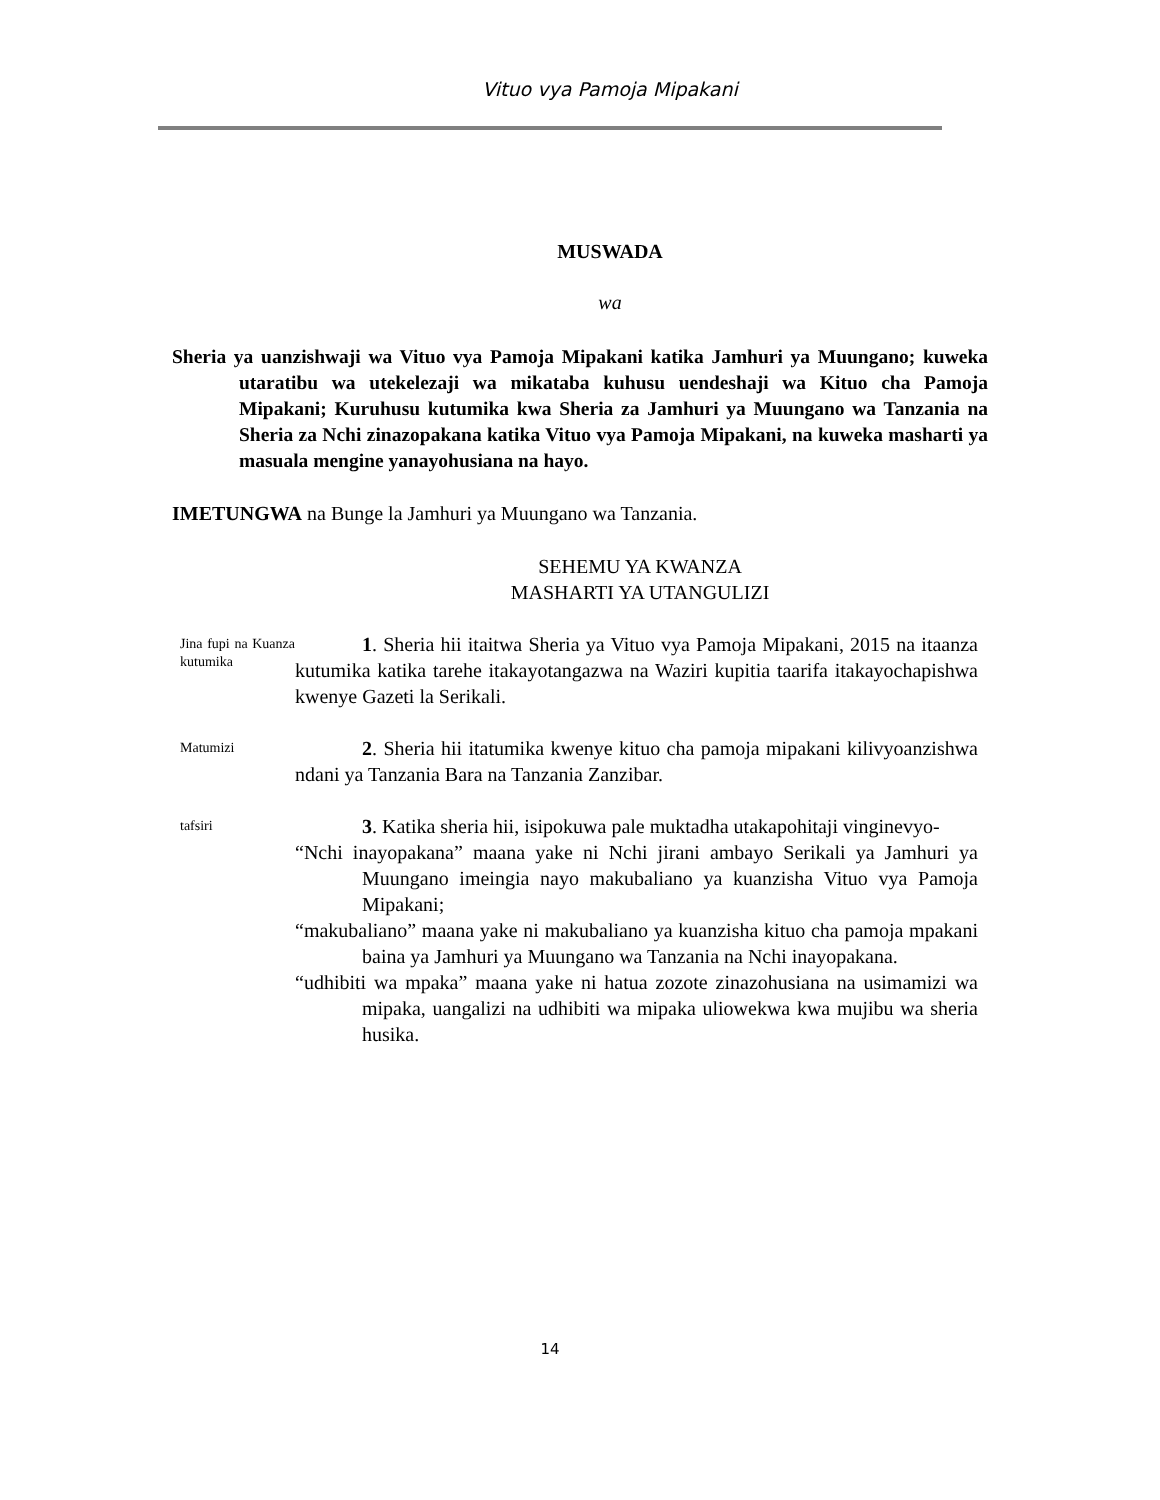Vituo vya Pamoja Mipakani
MUSWADA
wa
Sheria ya uanzishwaji wa Vituo vya Pamoja Mipakani katika Jamhuri ya Muungano; kuweka utaratibu wa utekelezaji wa mikataba kuhusu uendeshaji wa Kituo cha Pamoja Mipakani; Kuruhusu kutumika kwa Sheria za Jamhuri ya Muungano wa Tanzania na Sheria za Nchi zinazopakana katika Vituo vya Pamoja Mipakani, na kuweka masharti ya masuala mengine yanayohusiana na hayo.
IMETUNGWA na Bunge la Jamhuri ya Muungano wa Tanzania.
SEHEMU YA KWANZA
MASHARTI YA UTANGULIZI
Jina fupi na Kuanza kutumika
1. Sheria hii itaitwa Sheria ya Vituo vya Pamoja Mipakani, 2015 na itaanza kutumika katika tarehe itakayotangazwa na Waziri kupitia taarifa itakayochapishwa kwenye Gazeti la Serikali.
Matumizi
2. Sheria hii itatumika kwenye kituo cha pamoja mipakani kilivyoanzishwa ndani ya Tanzania Bara na Tanzania Zanzibar.
tafsiri
3. Katika sheria hii, isipokuwa pale muktadha utakapohitaji vinginevyo-
“Nchi inayopakana” maana yake ni Nchi jirani ambayo Serikali ya Jamhuri ya Muungano imeingia nayo makubaliano ya kuanzisha Vituo vya Pamoja Mipakani;
“makubaliano” maana yake ni makubaliano ya kuanzisha kituo cha pamoja mpakani baina ya Jamhuri ya Muungano wa Tanzania na Nchi inayopakana.
“udhibiti wa mpaka” maana yake ni hatua zozote zinazohusiana na usimamizi wa mipaka, uangalizi na udhibiti wa mipaka uliowekwa kwa mujibu wa sheria husika.
14